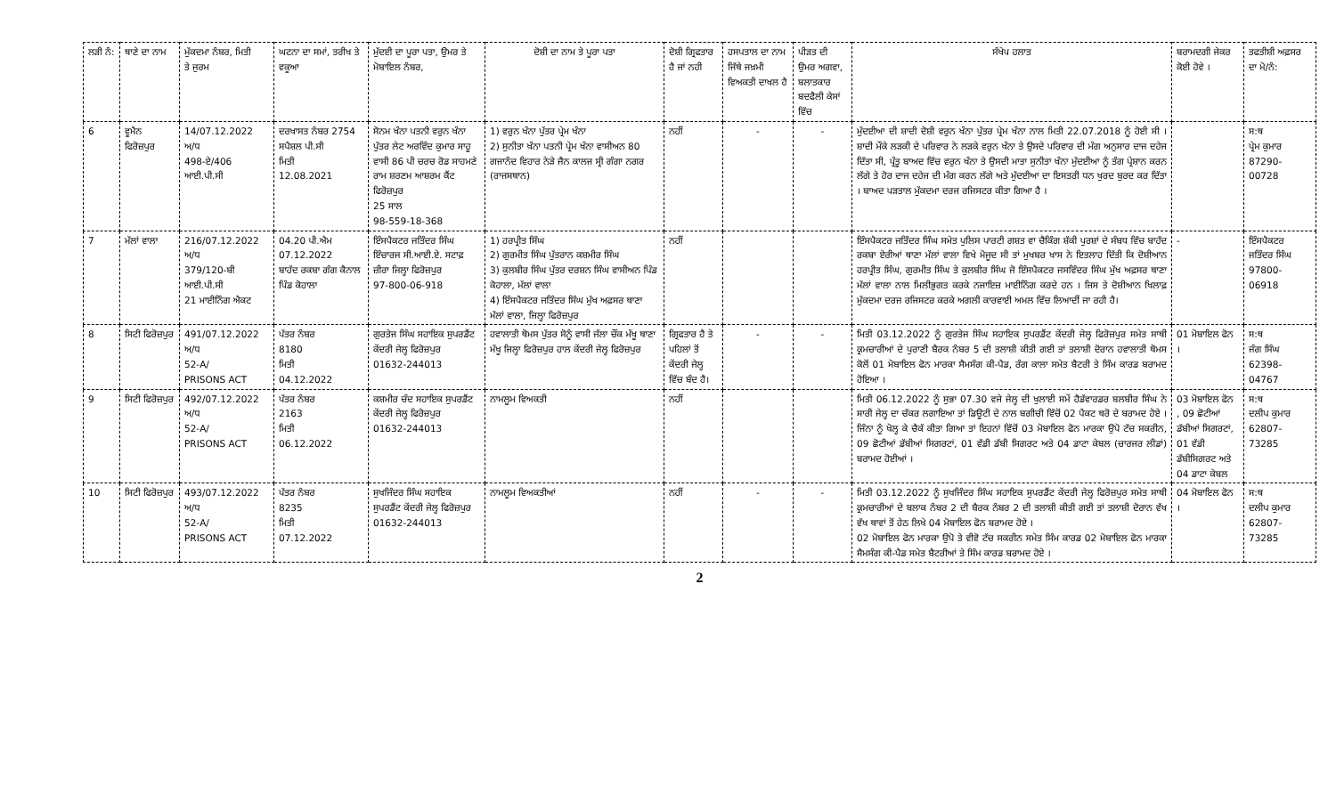| ਲੜੀ ਨੰ: | ਥਾਣੇ ਦਾ ਨਾਮ | ਮੁੱਕਦਮਾ ਨੰਬਰ, ਮਿਤੀ ਤੇ ਜੁਰਮ | ਘਟਨਾ ਦਾ ਸਮਾਂ, ਤਰੀਖ ਤੇ ਵਕੂਆ | ਮੁੱਦਈ ਦਾ ਪੂਰਾ ਪਤਾ, ਉਮਰ ਤੇ ਮੋਬਾਇਲ ਨੰਬਰ, | ਦੋਸ਼ੀ ਦਾ ਨਾਮ ਤੇ ਪੂਰਾ ਪਤਾ | ਦੋਸ਼ੀ ਗ੍ਰਿਫਤਾਰ ਹੈ ਜਾਂ ਨਹੀ | ਹਸਪਤਾਲ ਦਾ ਨਾਮ ਜਿੱਥੇ ਜਖ਼ਮੀ ਵਿਅਕਤੀ ਦਾਖਲ ਹੈ | ਪੀੜਤ ਦੀ ਉਮਰ ਅਗਵਾ, ਬਲਾਤਕਾਰ ਬਦਫੈਲੀ ਕੇਸਾਂ ਵਿੱਚ | ਸੰਖੇਪ ਹਲਾਤ | ਬਰਾਮਦਗੀ ਜੇਕਰ ਕੋਈ ਹੋਵੇ । | ਤਫਤੀਸ਼ੀ ਅਫ਼ਸਰ ਦਾ ਮੋ/ਨੰ: |
| --- | --- | --- | --- | --- | --- | --- | --- | --- | --- | --- | --- |
| 6 | ਵੂਮੈਨ ਫਿਰੋਜ਼ਪੁਰ | 14/07.12.2022 ਅ/ਧ 498-ਏ/406 ਆਈ.ਪੀ.ਸੀ | ਦਰਖਾਸਤ ਨੰਬਰ 2754 ਸਪੈਸ਼ਲ ਪੀ.ਸੀ ਮਿਤੀ 12.08.2021 | ਸੋਨਮ ਖੰਨਾ ਪਤਨੀ ਵਰੁਨ ਖੰਨਾ ਪੁੱਤਰ ਲੇਟ ਅਰਵਿੰਦ ਕੁਮਾਰ ਸਾਹੂ ਵਾਸੀ 86 ਪੀ ਚਰਚ ਰੋਡ ਸਾਹਮਣੇ ਰਾਮ ਸ਼ਰਣਮ ਆਸ਼ਰਮ ਕੈਂਟ ਫਿਰੋਜ਼ਪੁਰ 25 ਸਾਲ 98-559-18-368 | 1) ਵਰੁਨ ਖੰਨਾ ਪੁੱਤਰ ਪ੍ਰੇਮ ਖੰਨਾ 2) ਸੁਨੀਤਾ ਖੰਨਾ ਪਤਨੀ ਪ੍ਰੇਮ ਖੰਨਾ ਵਾਸੀਅਨ 80 ਗਜਾਨੰਦ ਵਿਹਾਰ ਨੇੜੇ ਜੈਨ ਕਾਲਜ ਸ੍ਰੀ ਗੰਗਾ ਨਗਰ (ਰਾਜਸਥਾਨ) | ਨਹੀਂ | - | - | ਮੁੱਦਈਆ ਦੀ ਸ਼ਾਦੀ ਦੋਸ਼ੀ ਵਰੁਨ ਖੰਨਾ ਪੁੱਤਰ ਪ੍ਰੇਮ ਖੰਨਾ ਨਾਲ ਮਿਤੀ 22.07.2018 ਨੂੰ ਹੋਈ ਸੀ । ਸ਼ਾਦੀ ਮੌਕੇ ਲੜਕੀ ਦੇ ਪਰਿਵਾਰ ਨੇ ਲੜਕੇ ਵਰੁਨ ਖੰਨਾ ਤੇ ਉਸਦੇ ਪਰਿਵਾਰ ਦੀ ਮੰਗ ਅਨੁਸਾਰ ਦਾਜ ਦਹੇਜ ਦਿੱਤਾ ਸੀ, ਪ੍ਰੰਤੂ ਬਾਅਦ ਵਿੱਚ ਵਰੁਨ ਖੰਨਾ ਤੇ ਉਸਦੀ ਮਾਤਾ ਸੁਨੀਤਾ ਖੰਨਾ ਮੁੱਦਈਆ ਨੂੰ ਤੰਗ ਪ੍ਰੇਸ਼ਾਨ ਕਰਨ ਲੱਗੇ ਤੇ ਹੋਰ ਦਾਜ ਦਹੇਜ ਦੀ ਮੰਗ ਕਰਨ ਲੱਗੇ ਅਤੇ ਮੁੱਦਈਆ ਦਾ ਇਸਤਰੀ ਧਨ ਖੁਰਦ ਬੁਰਦ ਕਰ ਦਿੱਤਾ । ਬਾਅਦ ਪੜਤਾਲ ਮੁੱਕਦਮਾ ਦਰਜ ਰਜਿਸਟਰ ਕੀਤਾ ਗਿਆ ਹੈ । | | ਸ:ਥ ਪ੍ਰੇਮ ਕੁਮਾਰ 87290- 00728 |
| 7 | ਮੱਲਾਂ ਵਾਲਾ | 216/07.12.2022 ਅ/ਧ 379/120-ਬੀ ਆਈ.ਪੀ.ਸੀ 21 ਮਾਈਨਿੰਗ ਐਕਟ | 04.20 ਪੀ.ਐਮ 07.12.2022 ਬਾਹੱਦ ਰਕਬਾ ਗੰਗ ਕੈਨਾਲ ਪਿੰਡ ਕੋਹਾਲਾ | ਇੰਸਪੈਕਟਰ ਜਤਿੰਦਰ ਸਿੰਘ ਇੰਚਾਰਜ ਸੀ.ਆਈ.ਏ. ਸਟਾਫ਼ ਜ਼ੀਰਾ ਜਿਲ੍ਹਾ ਫਿਰੋਜ਼ਪੁਰ 97-800-06-918 | 1) ਹਰਪ੍ਰੀਤ ਸਿੰਘ 2) ਗੁਰਮੀਤ ਸਿੰਘ ਪੁੱਤਰਾਨ ਕਸ਼ਮੀਰ ਸਿੰਘ 3) ਕੁਲਬੀਰ ਸਿੰਘ ਪੁੱਤਰ ਦਰਸ਼ਨ ਸਿੰਘ ਵਾਸੀਅਨ ਪਿੰਡ ਕੋਹਾਲਾ, ਮੱਲਾਂ ਵਾਲਾ 4) ਇੰਸਪੈਕਟਰ ਜਤਿੰਦਰ ਸਿੰਘ ਮੁੱਖ ਅਫ਼ਸਰ ਥਾਣਾ ਮੱਲਾਂ ਵਾਲਾ, ਜਿਲ੍ਹਾ ਫਿਰੋਜ਼ਪੁਰ | ਨਹੀਂ | | | ਇੰਸਪੈਕਟਰ ਜਤਿੰਦਰ ਸਿੰਘ ਸਮੇਤ ਪੁਲਿਸ ਪਾਰਟੀ ਗਸ਼ਤ ਵਾ ਚੈਕਿੰਗ ਸ਼ੱਕੀ ਪੁਰਸ਼ਾਂ ਦੇ ਸੰਬਧ ਵਿੱਚ ਬਾਹੱਦ ਰਕਬਾ ਏਰੀਆਂ ਥਾਣਾ ਮੱਲਾਂ ਵਾਲਾ ਵਿਖੇ ਮੋਜੂਦ ਸੀ ਤਾਂ ਮੁਖਬਰ ਖਾਸ ਨੇ ਇਤਲਾਹ ਦਿੱਤੀ ਕਿ ਦੋਸ਼ੀਆਨ ਹਰਪ੍ਰੀਤ ਸਿੰਘ, ਗੁਰਮੀਤ ਸਿੰਘ ਤੇ ਕੁਲਬੀਰ ਸਿੰਘ ਜੋ ਇੰਸਪੈਕਟਰ ਜਸਵਿੰਦਰ ਸਿੰਘ ਮੁੱਖ ਅਫ਼ਸਰ ਥਾਣਾ ਮੱਲਾਂ ਵਾਲਾ ਨਾਲ ਮਿਲੀਭੁਗਤ ਕਰਕੇ ਨਜਾਇਜ਼ ਮਾਈਨਿੰਗ ਕਰਦੇ ਹਨ । ਜਿਸ ਤੇ ਦੋਸ਼ੀਆਨ ਖਿਲਾਫ਼ ਮੁੱਕਦਮਾ ਦਰਜ ਰਜਿਸਟਰ ਕਰਕੇ ਅਗਲੀ ਕਾਰਵਾਈ ਅਮਲ ਵਿੱਚ ਲਿਆਦੀਂ ਜਾ ਰਹੀ ਹੈ। | - | ਇੰਸਪੈਕਟਰ ਜਤਿੰਦਰ ਸਿੰਘ 97800- 06918 |
| 8 | ਸਿਟੀ ਫਿਰੋਜ਼ਪੁਰ | 491/07.12.2022 ਅ/ਧ 52-A/ PRISONS ACT | ਪੱਤਰ ਨੰਬਰ 8180 ਮਿਤੀ 04.12.2022 | ਗੁਰਤੇਜ ਸਿੰਘ ਸਹਾਇਕ ਸੁਪਰਡੈਂਟ ਕੇਂਦਰੀ ਜੇਲ੍ਹ ਫਿਰੋਜ਼ਪੁਰ 01632-244013 | ਹਵਾਲਾਤੀ ਥੋਮਸ ਪੁੱਤਰ ਸੋਨੂੰ ਵਾਸੀ ਜੱਲਾ ਚੌਂਕ ਮੱਖੂ ਥਾਣਾ ਮੱਖੂ ਜਿਲ੍ਹਾ ਫਿਰੋਜ਼ਪੁਰ ਹਾਲ ਕੇਂਦਰੀ ਜੇਲ੍ਹ ਫਿਰੋਜ਼ਪੁਰ | ਗ੍ਰਿਫਤਾਰ ਹੈ ਤੇ ਪਹਿਲਾਂ ਤੋਂ ਕੇਂਦਰੀ ਜੇਲ੍ਹ ਵਿੱਚ ਬੰਦ ਹੈ। | - | - | ਮਿਤੀ 03.12.2022 ਨੂੰ ਗੁਰਤੇਜ ਸਿੰਘ ਸਹਾਇਕ ਸੁਪਰਡੈਂਟ ਕੇਂਦਰੀ ਜੇਲ੍ਹ ਫਿਰੋਜ਼ਪੁਰ ਸਮੇਤ ਸਾਥੀ ਕ੍ਰਮਚਾਰੀਆਂ ਦੇ ਪੁਰਾਣੀ ਬੈਰਕ ਨੰਬਰ 5 ਦੀ ਤਲਾਸ਼ੀ ਕੀਤੀ ਗਈ ਤਾਂ ਤਲਾਸ਼ੀ ਦੋਰਾਨ ਹਵਾਲਾਤੀ ਥੋਮਸ ਕੋਲੋਂ 01 ਮੋਬਾਇਲ ਫੋਨ ਮਾਰਕਾ ਸੈਮਸੰਗ ਕੀ-ਪੈਡ, ਰੰਗ ਕਾਲਾ ਸਮੇਤ ਬੈਟਰੀ ਤੇ ਸਿੰਮ ਕਾਰਡ ਬਰਾਮਦ ਹੋਇਆ । | 01 ਮੋਬਾਇਲ ਫੋਨ । | ਸ:ਥ ਜੰਗ ਸਿੰਘ 62398- 04767 |
| 9 | ਸਿਟੀ ਫਿਰੋਜ਼ਪੁਰ | 492/07.12.2022 ਅ/ਧ 52-A/ PRISONS ACT | ਪੱਤਰ ਨੰਬਰ 2163 ਮਿਤੀ 06.12.2022 | ਕਸ਼ਮੀਰ ਚੰਦ ਸਹਾਇਕ ਸੁਪਰਡੈਂਟ ਕੇਂਦਰੀ ਜੇਲ੍ਹ ਫਿਰੋਜ਼ਪੁਰ 01632-244013 | ਨਾਮਲੂਮ ਵਿਅਕਤੀ | ਨਹੀਂ | | | ਮਿਤੀ 06.12.2022 ਨੂੰ ਸੁਭਾ 07.30 ਵਜੇ ਜੇਲ੍ਹ ਦੀ ਖੁਲਾਈ ਸਮੇਂ ਹੈਡੱਵਾਰਡਰ ਬਲਬੀਰ ਸਿੰਘ ਨੇ ਸਾਰੀ ਜੇਲ੍ਹ ਦਾ ਚੱਕਰ ਲਗਾਇਆ ਤਾਂ ਡਿਊਟੀ ਦੇ ਨਾਲ ਬਗੀਚੀ ਵਿੱਚੋਂ 02 ਪੈਕਟ ਥਰੋ ਦੇ ਬਰਾਮਦ ਹੋਏ । ਜਿੰਨਾ ਨੂੰ ਖੋਲ੍ਹ ਕੇ ਚੈਕੱ ਕੀਤਾ ਗਿਆ ਤਾਂ ਇਹਨਾਂ ਵਿੱਚੋਂ 03 ਮੋਬਾਇਲ ਫੋਨ ਮਾਰਕਾ ਉਪੋ ਟੱਚ ਸਕਰੀਨ, 09 ਛੋਟੀਆਂ ਡੱਬੀਆਂ ਸਿਗਰਟਾਂ, 01 ਵੱਡੀ ਡੱਬੀ ਸਿਗਰਟ ਅਤੇ 04 ਡਾਟਾ ਕੇਬਲ (ਚਾਰਜਰ ਲੀਡਾਂ) ਬਰਾਮਦ ਹੋਈਆਂ । | 03 ਮੋਬਾਇਲ ਫੋਨ , 09 ਛੋਟੀਆਂ ਡੱਬੀਆਂ ਸਿਗਰਟਾਂ, 01 ਵੱਡੀ ਡੱਬੀਸਿਗਰਟ ਅਤੇ 04 ਡਾਟਾ ਕੇਬਲ | ਸ:ਥ ਦਲੀਪ ਕੁਮਾਰ 62807- 73285 |
| 10 | ਸਿਟੀ ਫਿਰੋਜ਼ਪੁਰ | 493/07.12.2022 ਅ/ਧ 52-A/ PRISONS ACT | ਪੱਤਰ ਨੰਬਰ 8235 ਮਿਤੀ 07.12.2022 | ਸੁਖਜਿੰਦਰ ਸਿੰਘ ਸਹਾਇਕ ਸੁਪਰਡੈਂਟ ਕੇਂਦਰੀ ਜੇਲ੍ਹ ਫਿਰੋਜ਼ਪੁਰ 01632-244013 | ਨਾਮਲੂਮ ਵਿਅਕਤੀਆਂ | ਨਹੀਂ | - | - | ਮਿਤੀ 03.12.2022 ਨੂੰ ਸੁਖਜਿੰਦਰ ਸਿੰਘ ਸਹਾਇਕ ਸੁਪਰਡੈਂਟ ਕੇਂਦਰੀ ਜੇਲ੍ਹ ਫਿਰੋਜ਼ਪੁਰ ਸਮੇਤ ਸਾਥੀ ਕ੍ਰਮਚਾਰੀਆਂ ਦੇ ਬਲਾਕ ਨੰਬਰ 2 ਦੀ ਬੈਰਕ ਨੰਬਰ 2 ਦੀ ਤਲਾਸ਼ੀ ਕੀਤੀ ਗਈ ਤਾਂ ਤਲਾਸ਼ੀ ਦੋਰਾਨ ਵੱਖ ਵੱਖ ਥਾਵਾਂ ਤੋਂ ਹੇਠ ਲਿਖੇ 04 ਮੋਬਾਇਲ ਫੋਨ ਬਰਾਮਦ ਹੋਏ । 02 ਮੋਬਾਇਲ ਫੋਨ ਮਾਰਕਾ ਉਪੋ ਤੇ ਵੀਵੋ ਟੱਚ ਸਕਰੀਨ ਸਮੇਤ ਸਿੰਮ ਕਾਰਡ 02 ਮੋਬਾਇਲ ਫੋਨ ਮਾਰਕਾ ਸੈਮਸੰਗ ਕੀ-ਪੈਡ ਸਮੇਤ ਬੈਟਰੀਆਂ ਤੇ ਸਿੰਮ ਕਾਰਡ ਬਰਾਮਦ ਹੋਏ । | 04 ਮੋਬਾਇਲ ਫੋਨ । | ਸ:ਥ ਦਲੀਪ ਕੁਮਾਰ 62807- 73285 |
2